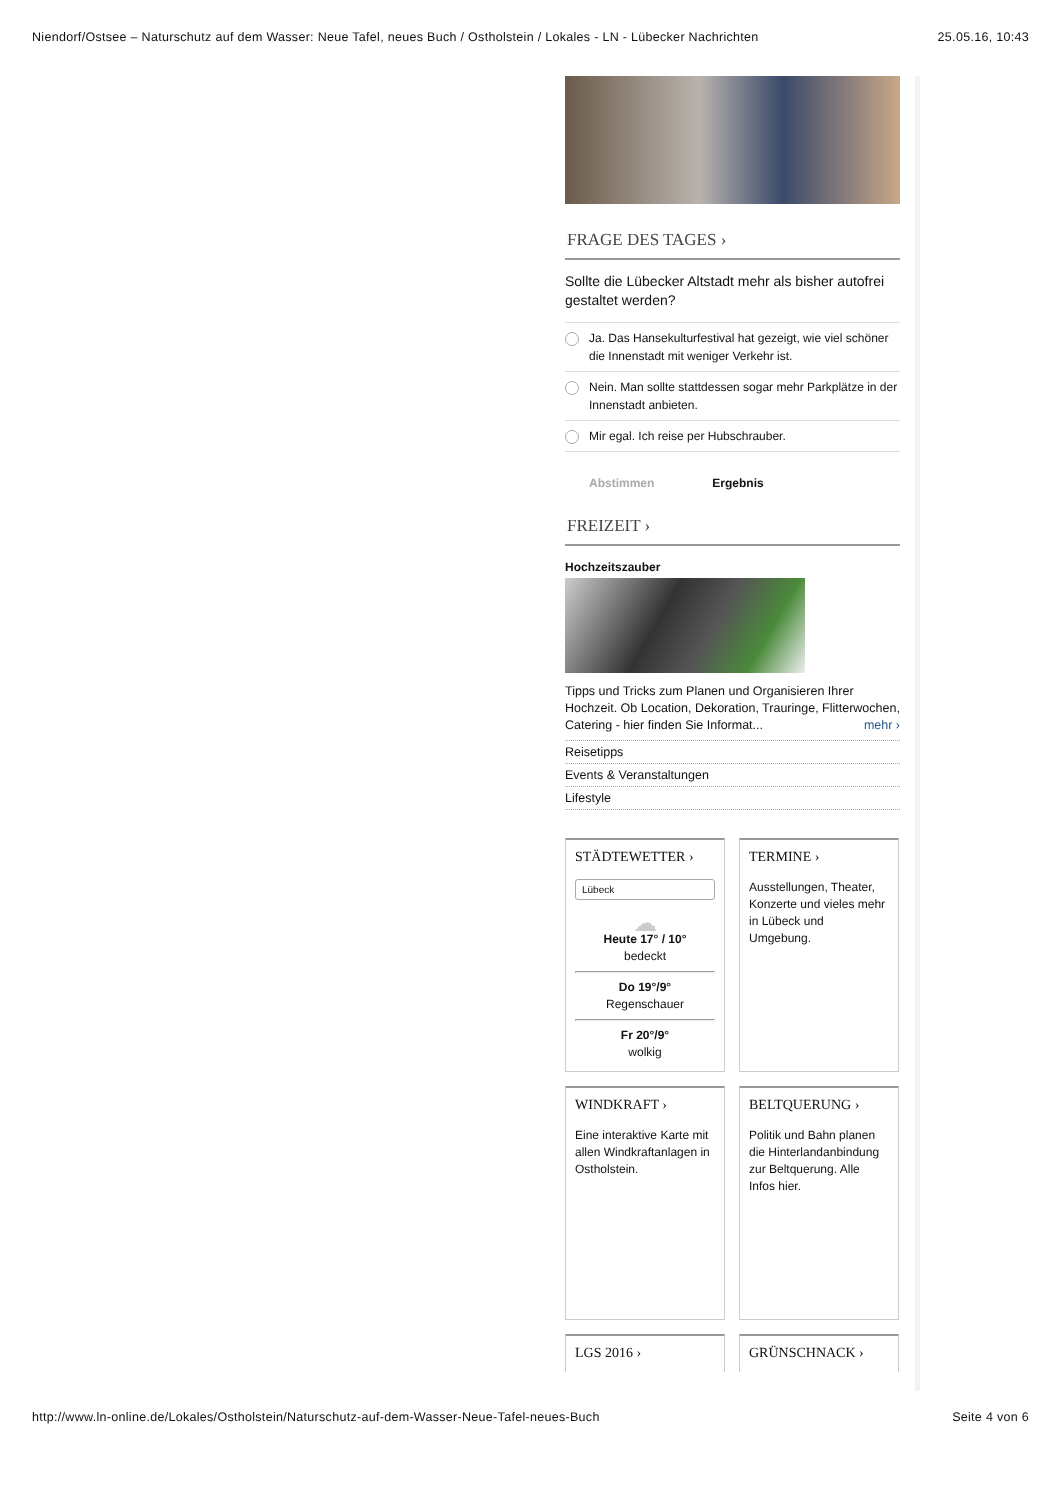Niendorf/Ostsee – Naturschutz auf dem Wasser: Neue Tafel, neues Buch / Ostholstein / Lokales - LN - Lübecker Nachrichten 25.05.16, 10:43
FRAGE DES TAGES ›
Sollte die Lübecker Altstadt mehr als bisher autofrei gestaltet werden?
Ja. Das Hansekulturfestival hat gezeigt, wie viel schöner die Innenstadt mit weniger Verkehr ist.
Nein. Man sollte stattdessen sogar mehr Parkplätze in der Innenstadt anbieten.
Mir egal. Ich reise per Hubschrauber.
Abstimmen Ergebnis
FREIZEIT ›
Hochzeitszauber
Tipps und Tricks zum Planen und Organisieren Ihrer Hochzeit. Ob Location, Dekoration, Trauringe, Flitterwochen, Catering - hier finden Sie Informat... mehr ›
Reisetipps
Events & Veranstaltungen
Lifestyle
STÄDTEWETTER ›
Lübeck
☁
Heute 17° / 10°
bedeckt
Do 19°/9°
Regenschauer
Fr 20°/9°
wolkig
TERMINE ›
Ausstellungen, Theater, Konzerte und vieles mehr in Lübeck und Umgebung.
WINDKRAFT ›
Eine interaktive Karte mit allen Windkraftanlagen in Ostholstein.
BELTQUERUNG ›
Politik und Bahn planen die Hinterlandanbindung zur Beltquerung. Alle Infos hier.
LGS 2016 ›
GRÜNSCHNACK ›
http://www.ln-online.de/Lokales/Ostholstein/Naturschutz-auf-dem-Wasser-Neue-Tafel-neues-Buch Seite 4 von 6